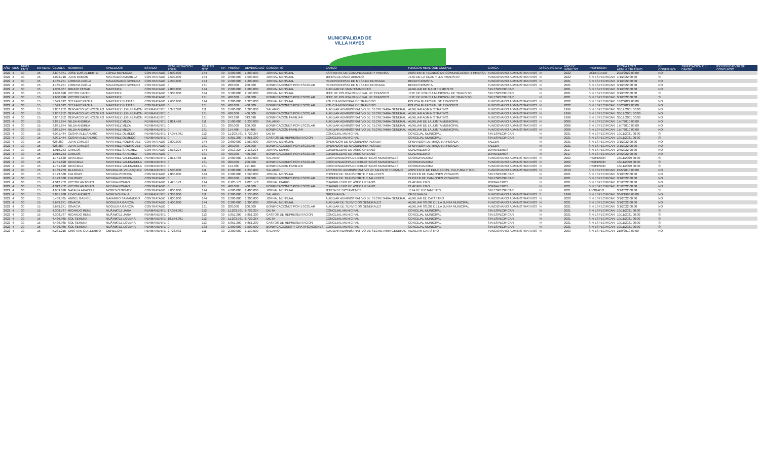MUNICIPALIDAD DE
VILLA HAYES
| AÑO | MES | NIVEL ENTI | ENTIDAD | CEDULA | NOMBRES | APELLIDOS | ESTADO | REMUNERACION TOTAL | OBJETO GTO | F.F. | PRESUP | DEVENGADO | CONCEPTO | CARGO | FUNCION REAL QUE CUMPLE | CARGA | DISCAPACIDAD | AÑO DE INGRESO | PROFESION | FECHA ACTO ADMINISTRATIVO | DE CONFIANZA | TIPIFICACION DEL CARGO | IDENTIFICADOR DE CONCURSO |
| --- | --- | --- | --- | --- | --- | --- | --- | --- | --- | --- | --- | --- | --- | --- | --- | --- | --- | --- | --- | --- | --- | --- | --- |
| 2022 | 4 | 30 | 15 | 3.807.971 | JOSE LUIS ALBERTO | LOPEZ MENDOZA | CONTRATADO | 3.000.000 | 144 | 30 | 3.000.000 | 1.800.000 | JORNAL MENSUAL | ASISTENTE DE COMUNICACION Y PRENSA | ASISTENTE TECNICO DE COMUNICACION Y PRENSA | FUNCIONARIO ADMINISTRATIVOS | N | 2022 | LICENCIADO | 29/3/2022 00:00 | NO | | |
| 2022 | 4 | 30 | 15 | 4.093.718 | JUAN RAMON | MACHADO AMARILLA | CONTRATADO | 2.500.000 | 144 | 30 | 2.500.000 | 1.500.000 | JORNAL MENSUAL | JEFE/A DE ASEO URBANO | JEFE DE LA CUADRILLA RMANSITO | FUNCIONARIO ADMINISTRATIVOS | N | 2022 | SIN ESPECIFICAR | 1/1/2022 00:00 | SI | | |
| 2022 | 4 | 30 | 15 | 4.465.271 | LORENA PAOLA | MALDONADO GIMENEZ | CONTRATADO | 2.200.000 | 144 | 30 | 2.000.000 | 1.200.000 | JORNAL MENSUAL | RECEPCIONISTA DE MESA DE ENTRADA | RECEPCIONISTA | FUNCIONARIO ADMINISTRATIVOS | N | 2021 | SIN ESPECIFICAR | 3/1/2022 00:00 | NO | | |
| 2022 | 4 | 30 | 15 | 4.465.271 | LORENA PAOLA | MALDONADO GIMENEZ | CONTRATADO | 0 | 131 | 30 | 200.000 | 200.000 | BONIFICACIONES POR ESCOLAR | RECEPCIONISTA DE MESA DE ENTRADA | RECEPCIONISTA | FUNCIONARIO ADMINISTRATIVOS | N | 2021 | SIN ESPECIFICAR | 3/1/2022 00:00 | NO | | |
| 2022 | 4 | 30 | 15 | 1.950.967 | BRUNO CESAR | MARTINEZ | CONTRATADO | 2.800.000 | 144 | 30 | 2.800.000 | 1.680.000 | JORNAL MENSUAL | AUXILIAR DE MANTENIMIENTO | AUXILIAR DE MANTENIMIENTO | SIN ESPECIFICAR | N | 2021 | SIN ESPECIFICAR | 3/1/2022 00:00 | NO | | |
| 2022 | 4 | 30 | 15 | 1.680.898 | VICTOR DANIEL | MARTINEZ | CONTRATADO | 3.900.000 | 144 | 30 | 3.500.000 | 2.100.000 | JORNAL MENSUAL | JEFE DE POLICIA MUNICIPAL DE TRANSITO | JEFE DE POLICIA MUNICIPAL DE TRANSITO | SIN ESPECIFICAR | N | 2021 | SIN ESPECIFICAR | 3/1/2022 00:00 | SI | | |
| 2022 | 4 | 30 | 15 | 1.680.898 | VICTOR DANIEL | MARTINEZ | CONTRATADO | 0 | 131 | 30 | 400.000 | 400.000 | BONIFICACIONES POR ESCOLAR | JEFE DE POLICIA MUNICIPAL DE TRANSITO | JEFE DE POLICIA MUNICIPAL DE TRANSITO | SIN ESPECIFICAR | N | 2021 | SIN ESPECIFICAR | 3/1/2022 00:00 | SI | | |
| 2022 | 4 | 30 | 15 | 5.529.312 | STEFANY PAOLA | MARTINEZ FLEITAS | CONTRATADO | 2.600.000 | 144 | 30 | 2.200.000 | 1.320.000 | JORNAL MENSUAL | POLICIA MUNICIPAL DE TRANSITO | POLICIA MUNICIPAL DE TRANSITO | FUNCIONARIO ADMINISTRATIVOS | N | 2022 | SIN ESPECIFICAR | 18/2/2022 00:00 | NO | | |
| 2022 | 4 | 30 | 15 | 5.529.312 | STEFANY PAOLA | MARTINEZ FLEITAS | CONTRATADO | 0 | 131 | 30 | 400.000 | 400.000 | BONIFICACIONES POR ESCOLAR | POLICIA MUNICIPAL DE TRANSITO | POLICIA MUNICIPAL DE TRANSITO | FUNCIONARIO ADMINISTRATIVOS | N | 2022 | SIN ESPECIFICAR | 18/2/2022 00:00 | NO | | |
| 2022 | 4 | 30 | 15 | 3.807.252 | GERVACIO WENCESLAO | MARTINEZ LEGUIZAMON | PERMANENTE | 3.343.398 | 111 | 30 | 2.600.000 | 1.280.000 | SALARIO | AUXILIAR ADMINISTRATIVO DE SECRETARIA GENERAL | AUXILIAR ADMINISTRATIVO | FUNCIONARIO ADMINISTRATIVOS | N | 1996 | SIN ESPECIFICAR | 30/12/2001 00:00 | NO | | |
| 2022 | 4 | 30 | 15 | 3.807.252 | GERVACIO WENCESLAO | MARTINEZ LEGUIZAMON | PERMANENTE | 0 | 131 | 30 | 400.000 | 400.000 | BONIFICACIONES POR ESCOLAR | AUXILIAR ADMINISTRATIVO DE SECRETARIA GENERAL | AUXILIAR ADMINISTRATIVO | FUNCIONARIO ADMINISTRATIVOS | N | 1996 | SIN ESPECIFICAR | 30/12/2001 00:00 | NO | | |
| 2022 | 4 | 30 | 15 | 3.807.252 | GERVACIO WENCESLAO | MARTINEZ LEGUIZAMON | PERMANENTE | 0 | 131 | 30 | 343.398 | 343.398 | BONIFICACION FAMILIAR | AUXILIAR ADMINISTRATIVO DE SECRETARIA GENERAL | AUXILIAR ADMINISTRATIVO | FUNCIONARIO ADMINISTRATIVOS | N | 1996 | SIN ESPECIFICAR | 30/12/2001 00:00 | NO | | |
| 2022 | 4 | 30 | 15 | 3.831.674 | NILDA ANDREA | MARTINEZ MEZA | PERMANENTE | 2.814.466 | 111 | 30 | 2.500.000 | 1.230.000 | SALARIO | AUXILIAR ADMINISTRATIVO DE SECRETARIA GENERAL | AUXILIAR DE LA JUNTA MUNICIPAL | FUNCIONARIO ADMINISTRATIVOS | N | 2006 | SIN ESPECIFICAR | 17/7/2010 00:00 | NO | | |
| 2022 | 4 | 30 | 15 | 3.831.674 | NILDA ANDREA | MARTINEZ MEZA | PERMANENTE | 0 | 131 | 30 | 200.000 | 200.000 | BONIFICACIONES POR ESCOLAR | AUXILIAR ADMINISTRATIVO DE SECRETARIA GENERAL | AUXILIAR DE LA JUNTA MUNICIPAL | FUNCIONARIO ADMINISTRATIVOS | N | 2006 | SIN ESPECIFICAR | 17/7/2010 00:00 | NO | | |
| 2022 | 4 | 30 | 15 | 3.831.674 | NILDA ANDREA | MARTINEZ MEZA | PERMANENTE | 0 | 131 | 30 | 114.466 | 114.466 | BONIFICACION FAMILIAR | AUXILIAR ADMINISTRATIVO DE SECRETARIA GENERAL | AUXILIAR DE LA JUNTA MUNICIPAL | FUNCIONARIO ADMINISTRATIVOS | N | 2006 | SIN ESPECIFICAR | 17/7/2010 00:00 | NO | | |
| 2022 | 4 | 30 | 15 | 4.091.444 | CESAR ALEJANDRO | MARTINEZ OLMEDO | PERMANENTE | 17.054.961 | 112 | 30 | 11.203.761 | 6.722.257 | DIETA | CONCEJAL MUNICIPAL | CONCEJAL MUNICIPAL | SIN ESPECIFICAR | N | 2021 | SIN ESPECIFICAR | 10/11/2021 00:00 | SI | | |
| 2022 | 4 | 30 | 15 | 4.091.444 | CESAR ALEJANDRO | MARTINEZ OLMEDO | PERMANENTE | 0 | 113 | 30 | 5.851.200 | 5.851.200 | GASTOS DE REPRESENTACION | CONCEJAL MUNICIPAL | CONCEJAL MUNICIPAL | SIN ESPECIFICAR | N | 2021 | SIN ESPECIFICAR | 10/11/2021 00:00 | SI | | |
| 2022 | 4 | 30 | 15 | 628.280 | JUAN CARLOS | MARTINEZ RODRIGUEZ | CONTRATADO | 2.800.000 | 144 | 30 | 2.600.000 | 1.560.000 | JORNAL MENSUAL | OPERADOR DE MAQUINARIA PESADA | OPERADOR DE MAQUINA PESADA | TALLER | N | 2021 | SIN ESPECIFICAR | 3/1/2022 00:00 | NO | | |
| 2022 | 4 | 30 | 15 | 628.280 | JUAN CARLOS | MARTINEZ RODRIGUEZ | CONTRATADO | 0 | 131 | 30 | 200.000 | 200.000 | BONIFICACIONES POR ESCOLAR | OPERADOR DE MAQUINARIA PESADA | OPERADOR DE MAQUINA PESADA | TALLER | N | 2021 | SIN ESPECIFICAR | 3/1/2022 00:00 | NO | | |
| 2022 | 4 | 30 | 15 | 1.915.243 | CARLOS | MARTINEZ SANCHEZ | CONTRATADO | 2.513.224 | 144 | 30 | 2.513.224 | 2.113.224 | JORNAL DIARIO | CUADRILLERO DE ASEO URBANO | CUADRILLERO | JORNALEROS | N | 2017 | SIN ESPECIFICAR | 2/5/2022 00:00 | NO | | |
| 2022 | 4 | 30 | 15 | 1.915.243 | CARLOS | MARTINEZ SANCHEZ | CONTRATADO | 0 | 131 | 30 | 400.000 | 400.000 | BONIFICACIONES POR ESCOLAR | CUADRILLERO DE ASEO URBANO | CUADRILLERO | JORNALEROS | N | 2017 | SIN ESPECIFICAR | 2/5/2022 00:00 | NO | | |
| 2022 | 4 | 30 | 15 | 1.741.628 | GRACIELA | MARTINEZ VALENZUELA | PERMANENTE | 2.814.466 | 111 | 30 | 2.500.000 | 1.230.000 | SALARIO | COORDINADOR/A DE BIBLIOTECAS MUNICIPALES | COORDINADORA | FUNCIONARIO ADMINISTRATIVOS | N | 2002 | PROFESOR | 16/11/2009 00:00 | SI | | |
| 2022 | 4 | 30 | 15 | 1.741.628 | GRACIELA | MARTINEZ VALENZUELA | PERMANENTE | 0 | 131 | 30 | 200.000 | 200.000 | BONIFICACIONES POR ESCOLAR | COORDINADOR/A DE BIBLIOTECAS MUNICIPALES | COORDINADORA | FUNCIONARIO ADMINISTRATIVOS | N | 2002 | PROFESOR | 16/11/2009 00:00 | SI | | |
| 2022 | 4 | 30 | 15 | 1.741.628 | GRACIELA | MARTINEZ VALENZUELA | PERMANENTE | 0 | 131 | 30 | 114.466 | 114.466 | BONIFICACION FAMILIAR | COORDINADOR/A DE BIBLIOTECAS MUNICIPALES | COORDINADORA | FUNCIONARIO ADMINISTRATIVOS | N | 2002 | PROFESOR | 16/11/2009 00:00 | SI | | |
| 2022 | 4 | 30 | 15 | 1.189.259 | BLANCALI | MEDINA DE VELAZQUEZ | PERMANENTE | 2.500.000 | 111 | 30 | 2.500.000 | 1.230.000 | SALARIO | ASISTENTE ADMINISTRATIVO DE TALENTO HUMANO | ASISTENTE DE EDUCACION, CULTURA Y TUR.- | FUNCIONARIO ADMINISTRATIVOS | N | 2010 | SIN ESPECIFICAR | 24/5/2010 00:00 | NO | | |
| 2022 | 4 | 30 | 15 | 2.173.530 | EULOGIO | MEDINA PEREIRA | CONTRATADO | 2.800.000 | 144 | 30 | 2.600.000 | 1.560.000 | JORNAL MENSUAL | CHOFER DE TRANSPORTE Y TALLERES | CHOFER DE CAMIONES PESADOS | SIN ESPECIFICAR | N | 2021 | SIN ESPECIFICAR | 3/1/2022 00:00 | NO | | |
| 2022 | 4 | 30 | 15 | 2.173.530 | EULOGIO | MEDINA PEREIRA | CONTRATADO | 0 | 131 | 30 | 200.000 | 200.000 | BONIFICACIONES POR ESCOLAR | CHOFER DE TRANSPORTE Y TALLERES | CHOFER DE CAMIONES PESADOS | SIN ESPECIFICAR | N | 2021 | SIN ESPECIFICAR | 3/1/2022 00:00 | NO | | |
| 2022 | 4 | 30 | 15 | 4.312.752 | VICTOR ANTONIO | MEDINA ROMAN | CONTRATADO | 2.425.173 | 144 | 30 | 2.425.173 | 2.025.173 | JORNAL DIARIO | CUADRILLERO DE ASEO URBANO | CUADRILLERO | JORNALEROS | N | 2021 | SIN ESPECIFICAR | 2/5/2022 00:00 | NO | | |
| 2022 | 4 | 30 | 15 | 4.312.752 | VICTOR ANTONIO | MEDINA ROMAN | CONTRATADO | 0 | 131 | 30 | 400.000 | 400.000 | BONIFICACIONES POR ESCOLAR | CUADRILLERO DE ASEO URBANO | CUADRILLERO | JORNALEROS | N | 2021 | SIN ESPECIFICAR | 2/5/2022 00:00 | NO | | |
| 2022 | 4 | 30 | 15 | 4.659.690 | NATALIA ARACELI | MORENO GOMEZ | CONTRATADO | 4.000.000 | 144 | 30 | 4.000.000 | 2.400.000 | JORNAL MENSUAL | JEFE/A DE DICTAMENES | JEFA DE DICTAMENES | SIN ESPECIFICAR | N | 2021 | ABOGADO | 3/1/2022 00:00 | SI | | |
| 2022 | 4 | 30 | 15 | 3.831.680 | ELVIO ANDRES | MORENO IRALA | PERMANENTE | 2.300.000 | 111 | 30 | 2.300.000 | 1.130.000 | SALARIO | ORDENANZA | ORDENANZA | FUNCIONARIO ADMINISTRATIVOS | S | 1998 | SIN ESPECIFICAR | 30/9/1998 00:00 | NO | | |
| 2022 | 4 | 30 | 15 | 5.469.585 | ANGEL GABRIEL | NAVARRO SAMANIEGO | CONTRATADO | 2.000.000 | 144 | 30 | 2.000.000 | 1.200.000 | JORNAL MENSUAL | AUXILIAR ADMINISTRATIVO DE SECRETARIA GENERAL | AUXILIAR DE CATASTRO | FUNCIONARIO ADMINISTRATIVOS | N | 2020 | SIN ESPECIFICAR | 3/1/2022 00:00 | NO | | |
| 2022 | 4 | 30 | 15 | 2.639.271 | IGNACIA | NOGUERA GARCIA | CONTRATADO | 2.400.000 | 144 | 30 | 2.200.000 | 1.300.000 | JORNAL MENSUAL | AUXILIAR DE SERVICIOS GENERALES | AUXILIAR SS.GG DE LA JUNTA MUNICIPAL | FUNCIONARIO ADMINISTRATIVOS | N | 2021 | SIN ESPECIFICAR | 3/1/2022 00:00 | NO | | |
| 2022 | 4 | 30 | 15 | 2.639.271 | IGNACIA | NOGUERA GARCIA | CONTRATADO | 0 | 131 | 30 | 200.000 | 200.000 | BONIFICACIONES POR ESCOLAR | AUXILIAR DE SERVICIOS GENERALES | AUXILIAR SS.GG DE LA JUNTA MUNICIPAL | FUNCIONARIO ADMINISTRATIVOS | N | 2021 | SIN ESPECIFICAR | 3/1/2022 00:00 | NO | | |
| 2022 | 4 | 30 | 15 | 4.308.787 | RICARDO RENE | NUÃƒâ€˜EZ JARA | PERMANENTE | 17.054.961 | 112 | 30 | 11.203.761 | 6.722.257 | DIETA | CONCEJAL MUNICIPAL | CONCEJAL MUNICIPAL | SIN ESPECIFICAR | N | 2021 | SIN ESPECIFICAR | 10/11/2021 00:00 | SI | | |
| 2022 | 4 | 30 | 15 | 4.308.787 | RICARDO RENE | NUÃƒâ€˜EZ JARA | PERMANENTE | 0 | 113 | 30 | 5.851.200 | 5.851.200 | GASTOS DE REPRESENTACION | CONCEJAL MUNICIPAL | CONCEJAL MUNICIPAL | SIN ESPECIFICAR | N | 2021 | SIN ESPECIFICAR | 10/11/2021 00:00 | SI | | |
| 2022 | 4 | 30 | 15 | 4.426.965 | SOL SERENA | NUÃƒâ€˜EZ LOVERA | PERMANENTE | 18.554.961 | 112 | 30 | 11.203.761 | 6.722.257 | DIETA | CONCEJAL MUNICIPAL | CONCEJAL MUNICIPAL | SIN ESPECIFICAR | N | 2021 | SIN ESPECIFICAR | 10/11/2021 00:00 | SI | | |
| 2022 | 4 | 30 | 15 | 4.426.965 | SOL SERENA | NUÃƒâ€˜EZ LOVERA | PERMANENTE | 0 | 113 | 30 | 5.851.200 | 5.851.200 | GASTOS DE REPRESENTACION | CONCEJAL MUNICIPAL | CONCEJAL MUNICIPAL | SIN ESPECIFICAR | N | 2021 | SIN ESPECIFICAR | 10/11/2021 00:00 | SI | | |
| 2022 | 4 | 30 | 15 | 4.426.965 | SOL SERENA | NUÃƒâ€˜EZ LOVERA | PERMANENTE | 0 | 133 | 30 | 1.500.000 | 1.500.000 | BONIFICACIONES Y GRATIFICACIONES | CONCEJAL MUNICIPAL | CONCEJAL MUNICIPAL | SIN ESPECIFICAR | N | 2021 | SIN ESPECIFICAR | 10/11/2021 00:00 | SI | | |
| 2022 | 4 | 30 | 15 | 5.231.215 | CRISTIAN GUILLERMO | OBREGON | PERMANENTE | 2.728.932 | 111 | 30 | 2.300.000 | 1.130.000 | SALARIO | AUXILIAR ADMINISTRATIVO DE SECRETARIA GENERAL | AUXILIAR CATASTRO | FUNCIONARIO ADMINISTRATIVOS | N | 2003 | SIN ESPECIFICAR | 21/9/2010 00:00 | NO | | |